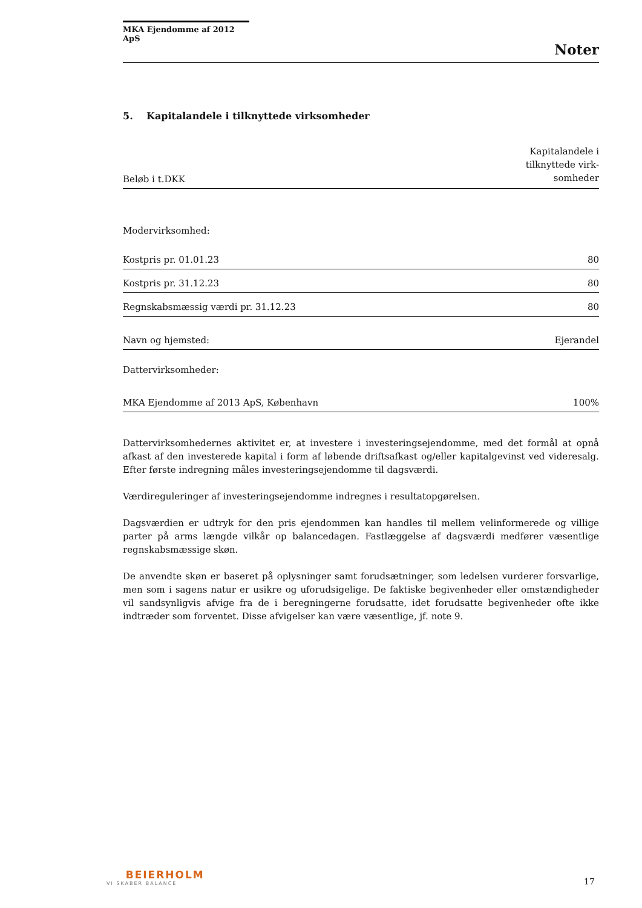MKA Ejendomme af 2012 ApS
Noter
5. Kapitalandele i tilknyttede virksomheder
| Beløb i t.DKK | Kapitalandele i tilknyttede virk- somheder |
| --- | --- |
| Modervirksomhed: | |
| Kostpris pr. 01.01.23 | 80 |
| Kostpris pr. 31.12.23 | 80 |
| Regnskabsmæssig værdi pr. 31.12.23 | 80 |
| Navn og hjemsted: | Ejerandel |
| Dattervirksomheder: | |
| MKA Ejendomme af 2013 ApS, København | 100% |
Dattervirksomhedernes aktivitet er, at investere i investeringsejendomme, med det formål at opnå afkast af den investerede kapital i form af løbende driftsafkast og/eller kapitalgevinst ved videresalg. Efter første indregning måles investeringsejendomme til dagsværdi.
Værdireguleringer af investeringsejendomme indregnes i resultatopgørelsen.
Dagsværdien er udtryk for den pris ejendommen kan handles til mellem velinformerede og villige parter på arms længde vilkår op balancedagen. Fastlæggelse af dagsværdi medfører væsentlige regnskabsmæssige skøn.
De anvendte skøn er baseret på oplysninger samt forudsætninger, som ledelsen vurderer forsvarlige, men som i sagens natur er usikre og uforudsigelige. De faktiske begivenheder eller omstændigheder vil sandsynligvis afvige fra de i beregningerne forudsatte, idet forudsatte begivenheder ofte ikke indtræder som forventet. Disse afvigelser kan være væsentlige, jf. note 9.
BEIERHOLM
VI SKABER BALANCE
17